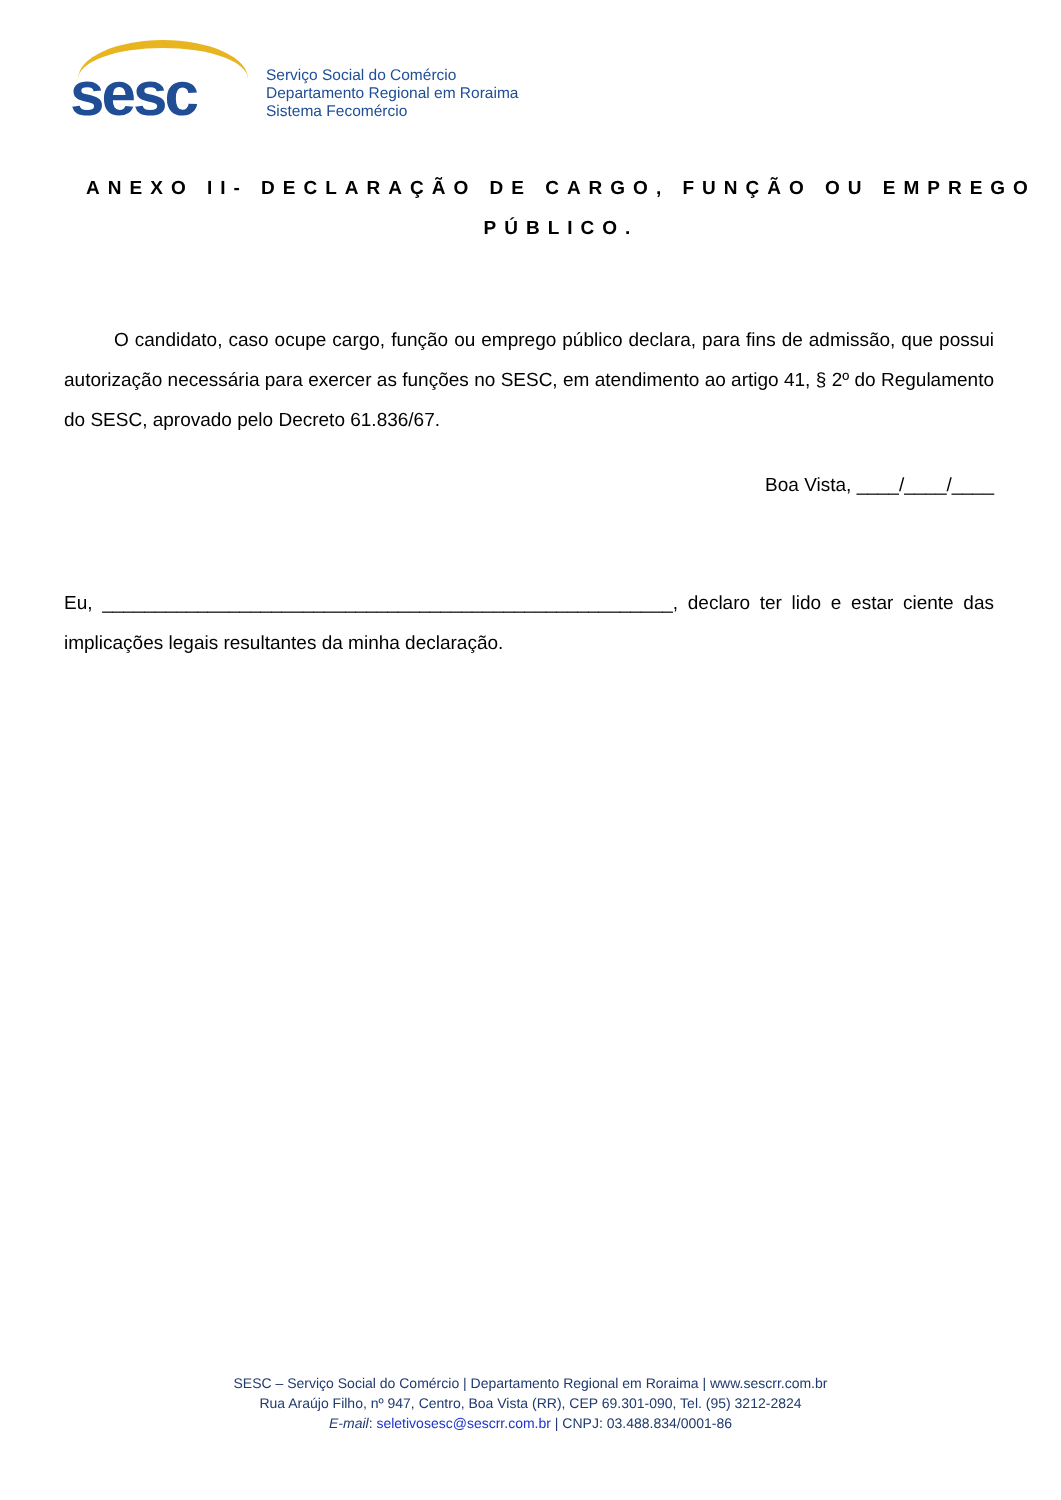sesc
Serviço Social do Comércio
Departamento Regional em Roraima
Sistema Fecomércio
ANEXO II- DECLARAÇÃO DE CARGO, FUNÇÃO OU EMPREGO
PÚBLICO.
O candidato, caso ocupe cargo, função ou emprego público declara, para fins de admissão, que possui autorização necessária para exercer as funções no SESC, em atendimento ao artigo 41, § 2º do Regulamento do SESC, aprovado pelo Decreto 61.836/67.
Boa Vista, ____/____/____
Eu, ______________________________________________________, declaro ter lido e estar ciente das implicações legais resultantes da minha declaração.
SESC – Serviço Social do Comércio | Departamento Regional em Roraima | www.sescrr.com.br
Rua Araújo Filho, nº 947, Centro, Boa Vista (RR), CEP 69.301-090, Tel. (95) 3212-2824
E-mail: seletivosesc@sescrr.com.br | CNPJ: 03.488.834/0001-86